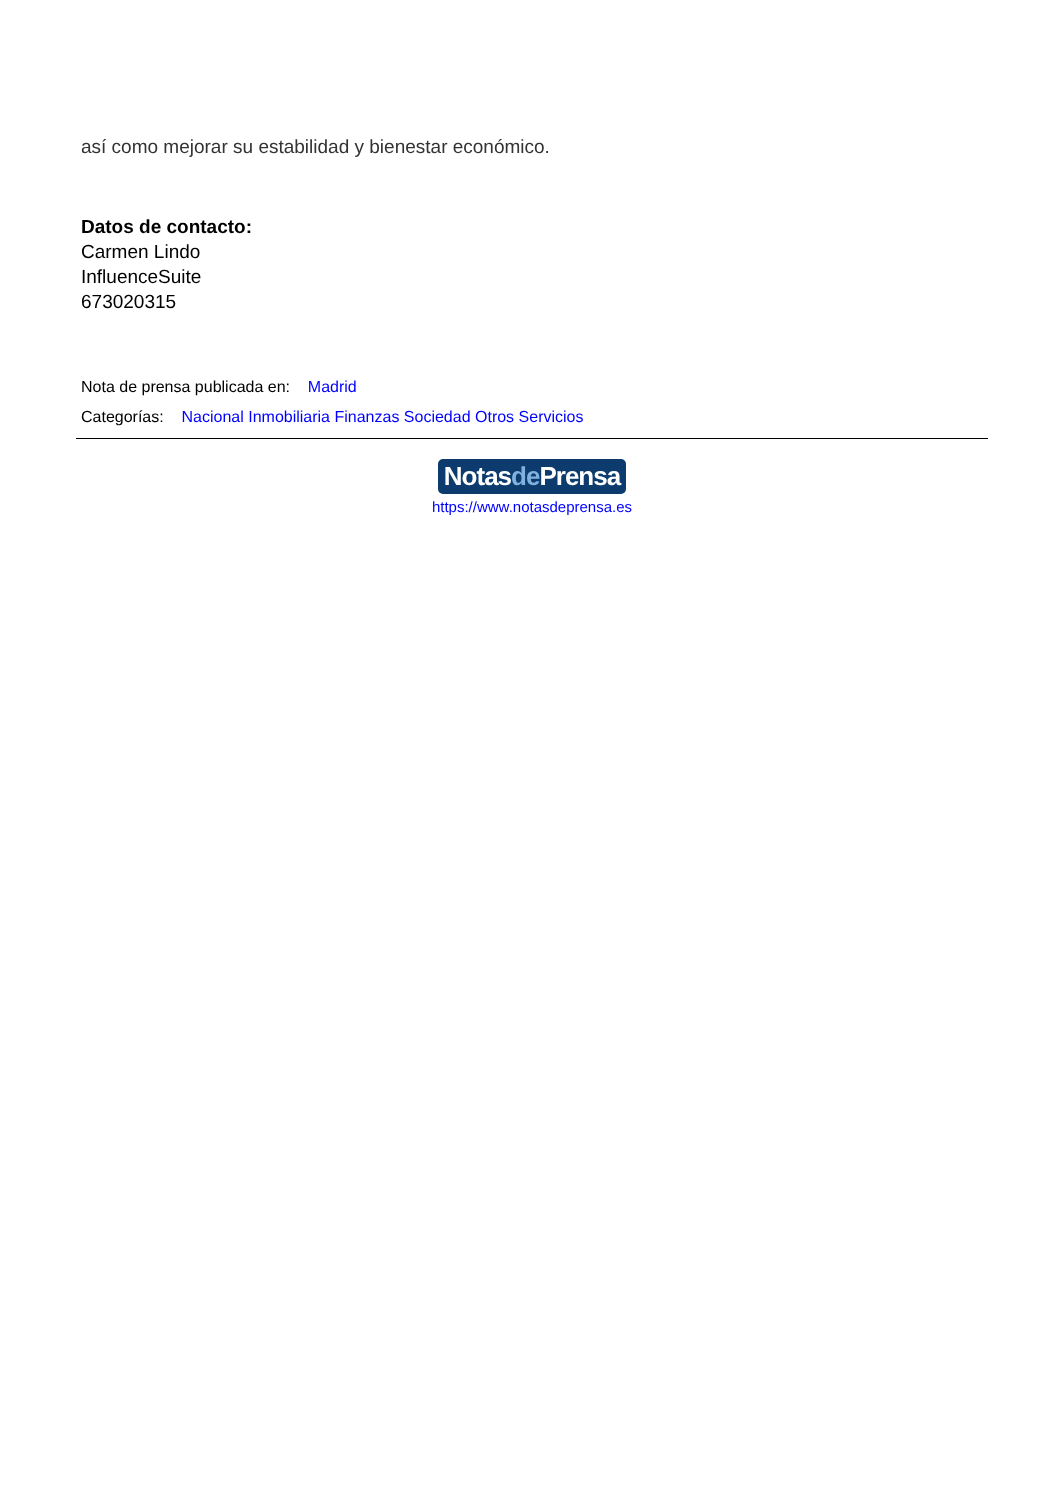así como mejorar su estabilidad y bienestar económico.
Datos de contacto:
Carmen Lindo
InfluenceSuite
673020315
Nota de prensa publicada en: Madrid
Categorías: Nacional Inmobiliaria Finanzas Sociedad Otros Servicios
Notasde Prensa
https://www.notasdeprensa.es